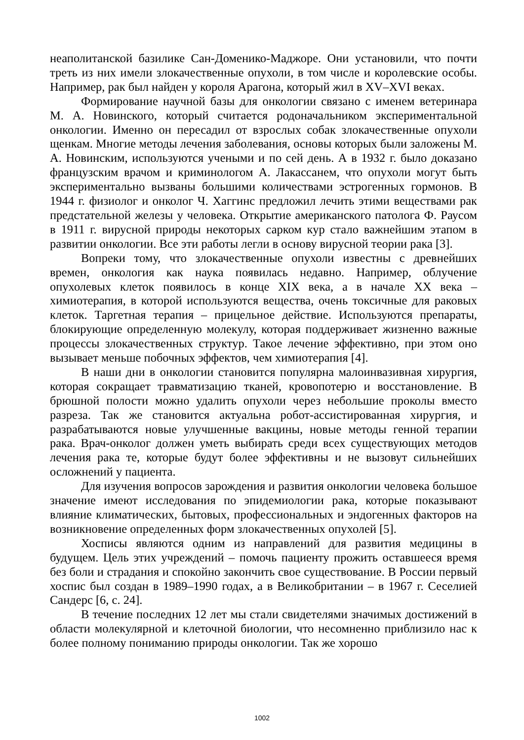неаполитанской базилике Сан-Доменико-Маджоре. Они установили, что почти треть из них имели злокачественные опухоли, в том числе и королевские особы. Например, рак был найден у короля Арагона, который жил в XV–XVI веках.
Формирование научной базы для онкологии связано с именем ветеринара М. А. Новинского, который считается родоначальником экспериментальной онкологии. Именно он пересадил от взрослых собак злокачественные опухоли щенкам. Многие методы лечения заболевания, основы которых были заложены М. А. Новинским, используются учеными и по сей день. А в 1932 г. было доказано французским врачом и криминологом А. Лакассанем, что опухоли могут быть экспериментально вызваны большими количествами эстрогенных гормонов. В 1944 г. физиолог и онколог Ч. Хаггинс предложил лечить этими веществами рак предстательной железы у человека. Открытие американского патолога Ф. Раусом в 1911 г. вирусной природы некоторых сарком кур стало важнейшим этапом в развитии онкологии. Все эти работы легли в основу вирусной теории рака [3].
Вопреки тому, что злокачественные опухоли известны с древнейших времен, онкология как наука появилась недавно. Например, облучение опухолевых клеток появилось в конце XIX века, а в начале XX века – химиотерапия, в которой используются вещества, очень токсичные для раковых клеток. Таргетная терапия – прицельное действие. Используются препараты, блокирующие определенную молекулу, которая поддерживает жизненно важные процессы злокачественных структур. Такое лечение эффективно, при этом оно вызывает меньше побочных эффектов, чем химиотерапия [4].
В наши дни в онкологии становится популярна малоинвазивная хирургия, которая сокращает травматизацию тканей, кровопотерю и восстановление. В брюшной полости можно удалить опухоли через небольшие проколы вместо разреза. Так же становится актуальна робот-ассистированная хирургия, и разрабатываются новые улучшенные вакцины, новые методы генной терапии рака. Врач-онколог должен уметь выбирать среди всех существующих методов лечения рака те, которые будут более эффективны и не вызовут сильнейших осложнений у пациента.
Для изучения вопросов зарождения и развития онкологии человека большое значение имеют исследования по эпидемиологии рака, которые показывают влияние климатических, бытовых, профессиональных и эндогенных факторов на возникновение определенных форм злокачественных опухолей [5].
Хосписы являются одним из направлений для развития медицины в будущем. Цель этих учреждений – помочь пациенту прожить оставшееся время без боли и страдания и спокойно закончить свое существование. В России первый хоспис был создан в 1989–1990 годах, а в Великобритании – в 1967 г. Сеселией Сандерс [6, с. 24].
В течение последних 12 лет мы стали свидетелями значимых достижений в области молекулярной и клеточной биологии, что несомненно приблизило нас к более полному пониманию природы онкологии. Так же хорошо
1002